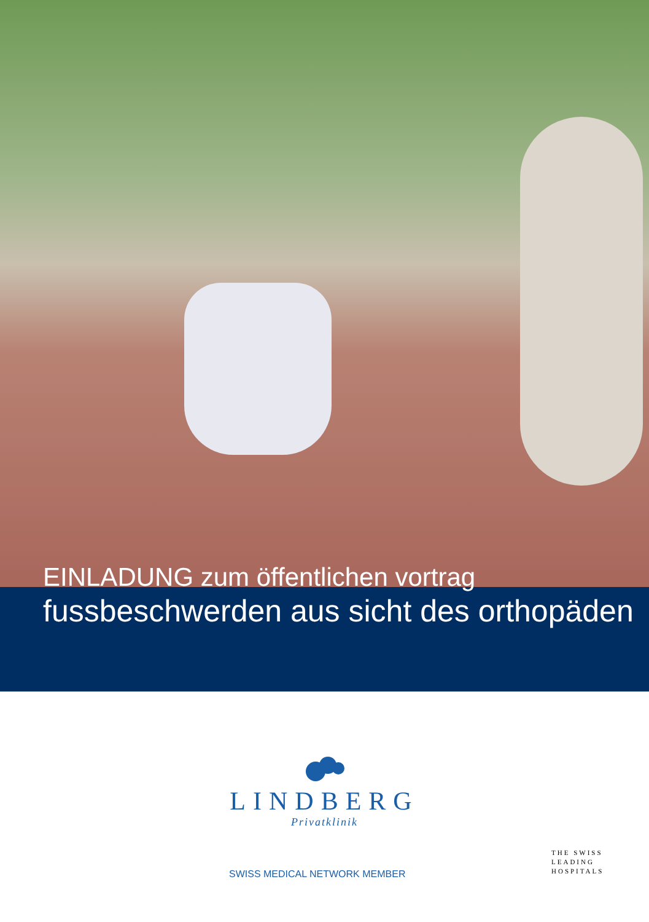EINLADUNG zum öffentlichen vortrag
fussbeschwerden aus sicht des orthopäden
LINDBERG
Privatklinik
SWISS MEDICAL NETWORK MEMBER
THE SWISS
LEADING
HOSPITALS